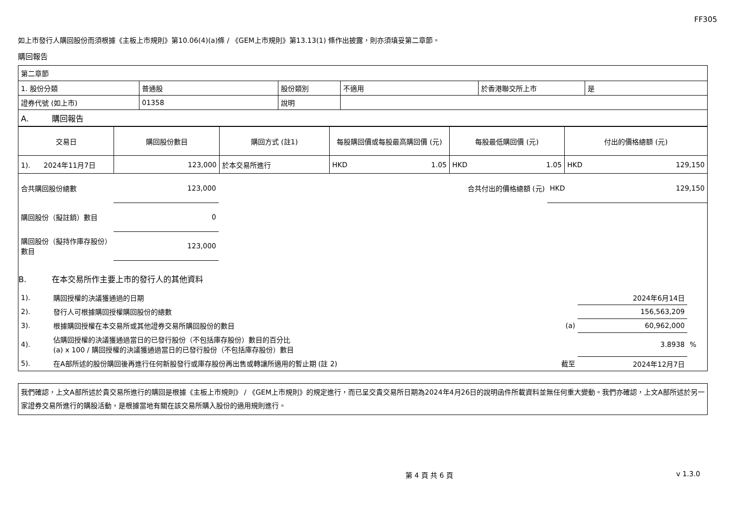FF305
如上市發行人購回股份而須根據《主板上市規則》第10.06(4)(a)條 / 《GEM上市規則》第13.13(1) 條作出披露，則亦須填妥第二章節。
購回報告
| 第二章節 | | | | | |
| 1. 股份分類 | 普通股 | 股份類別 | 不適用 | 於香港聯交所上市 | 是 |
| 證券代號 (如上市) | 01358 | 說明 | | | |
| A. 購回報告 | | | | | |
| 交易日 | 購回股份數目 | 購回方式 (註1) | 每股購回價或每股最高購回價 (元) | 每股最低購回價 (元) | 付出的價格總額 (元) |
| --- | --- | --- | --- | --- | --- |
| 1). 2024年11月7日 | 123,000 | 於本交易所進行 | HKD 1.05 | HKD 1.05 | HKD 129,150 |
| 合共購回股份總數 | 123,000 | | 合共付出的價格總額 (元) | HKD 129,150 |
| 購回股份（擬註銷）數目 | 0 | | | |
| 購回股份（擬持作庫存股份）數目 | 123,000 | | | |
B. 在本交易所作主要上市的發行人的其他資料
| 1). | 購回授權的決議獲通過的日期 | | 2024年6月14日 | |
| 2). | 發行人可根據購回授權購回股份的總數 | | 156,563,209 | |
| 3). | 根據購回授權在本交易所或其他證券交易所購回股份的數目 | (a) | 60,962,000 | |
| 4). | 佔購回授權的決議獲通過當日的已發行股份（不包括庫存股份）數目的百分比 (a) x 100 / 購回授權的決議獲通過當日的已發行股份（不包括庫存股份）數目 | | 3.8938 | % |
| 5). | 在A部所述的股份購回後再進行任何新股發行或庫存股份再出售或轉讓所適用的暫止期 (註 2) | 截至 | 2024年12月7日 | |
我們確認，上文A部所述於貴交易所進行的購回是根據《主板上市規則》 / 《GEM上市規則》的規定進行，而已呈交貴交易所日期為2024年4月26日的說明函件所載資料並無任何重大變動。我們亦確認，上文A部所述於另一家證券交易所進行的購股活動，是根據當地有關在該交易所購入股份的適用規則進行。
第 4 頁 共 6 頁 v 1.3.0